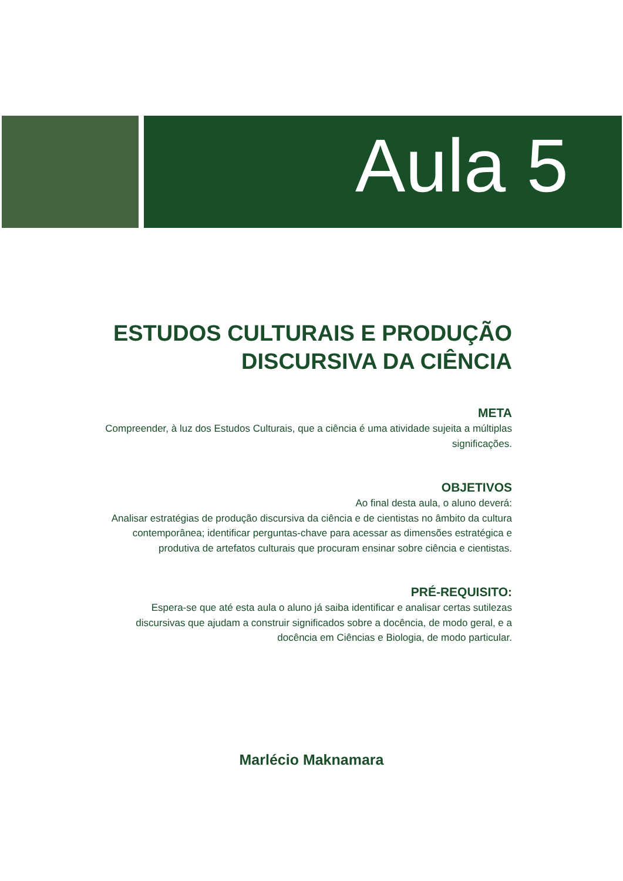Aula 5
ESTUDOS CULTURAIS E PRODUÇÃO
DISCURSIVA DA CIÊNCIA
META
Compreender, à luz dos Estudos Culturais, que a ciência é uma atividade sujeita a múltiplas significações.
OBJETIVOS
Ao final desta aula, o aluno deverá:
Analisar estratégias de produção discursiva da ciência e de cientistas no âmbito da cultura contemporânea; identificar perguntas-chave para acessar as dimensões estratégica e produtiva de artefatos culturais que procuram ensinar sobre ciência e cientistas.
PRÉ-REQUISITO:
Espera-se que até esta aula o aluno já saiba identificar e analisar certas sutilezas discursivas que ajudam a construir significados sobre a docência, de modo geral, e a docência em Ciências e Biologia, de modo particular.
Marlécio Maknamara